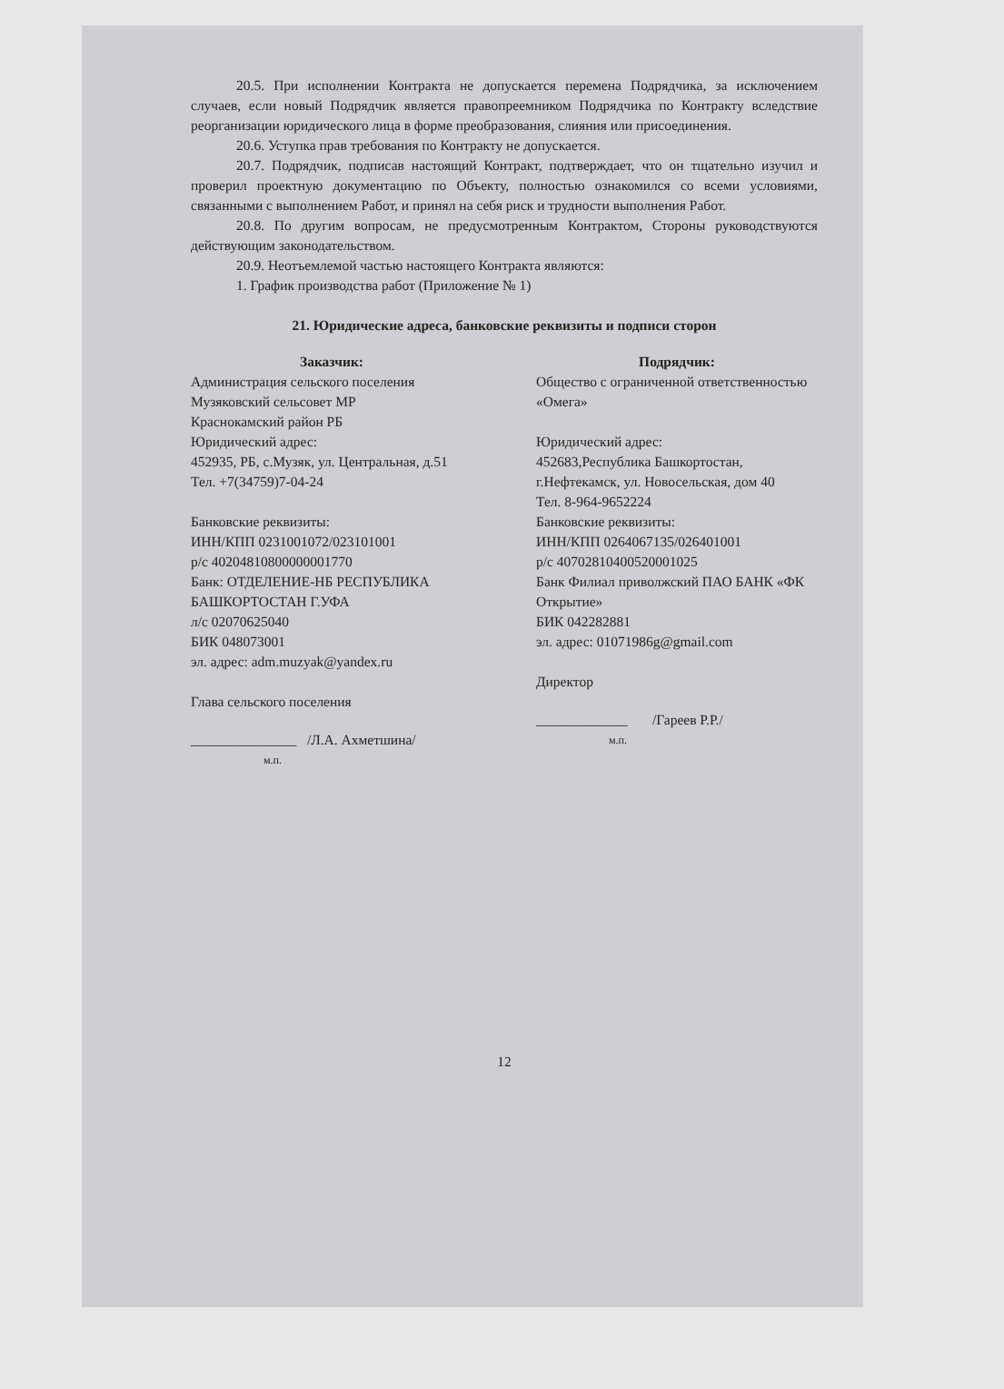20.5. При исполнении Контракта не допускается перемена Подрядчика, за исключением случаев, если новый Подрядчик является правопреемником Подрядчика по Контракту вследствие реорганизации юридического лица в форме преобразования, слияния или присоединения.
20.6. Уступка прав требования по Контракту не допускается.
20.7. Подрядчик, подписав настоящий Контракт, подтверждает, что он тщательно изучил и проверил проектную документацию по Объекту, полностью ознакомился со всеми условиями, связанными с выполнением Работ, и принял на себя риск и трудности выполнения Работ.
20.8. По другим вопросам, не предусмотренным Контрактом, Стороны руководствуются действующим законодательством.
20.9. Неотъемлемой частью настоящего Контракта являются:
1. График производства работ (Приложение № 1)
21. Юридические адреса, банковские реквизиты и подписи сторон
Заказчик:
Администрация сельского поселения
Музяковский сельсовет МР
Краснокамский район РБ
Юридический адрес:
452935, РБ, с.Музяк, ул. Центральная, д.51
Тел. +7(34759)7-04-24
Банковские реквизиты:
ИНН/КПП 0231001072/023101001
р/с 40204810800000001770
Банк: ОТДЕЛЕНИЕ-НБ РЕСПУБЛИКА БАШКОРТОСТАН Г.УФА
л/с 02070625040
БИК 048073001
эл. адрес: adm.muzyak@yandex.ru
Глава сельского поселения
_______________ /Л.А. Ахметшина/
м.п.
Подрядчик:
Общество с ограниченной ответственностью «Омега»
Юридический адрес:
452683,Республика Башкортостан, г.Нефтекамск, ул. Новосельская, дом 40
Тел. 8-964-9652224
Банковские реквизиты:
ИНН/КПП 0264067135/026401001
р/с 40702810400520001025
Банк Филиал приволжский ПАО БАНК «ФК Открытие»
БИК 042282881
эл. адрес: 01071986g@gmail.com
Директор
_____________ /Гареев Р.Р./
м.п.
12